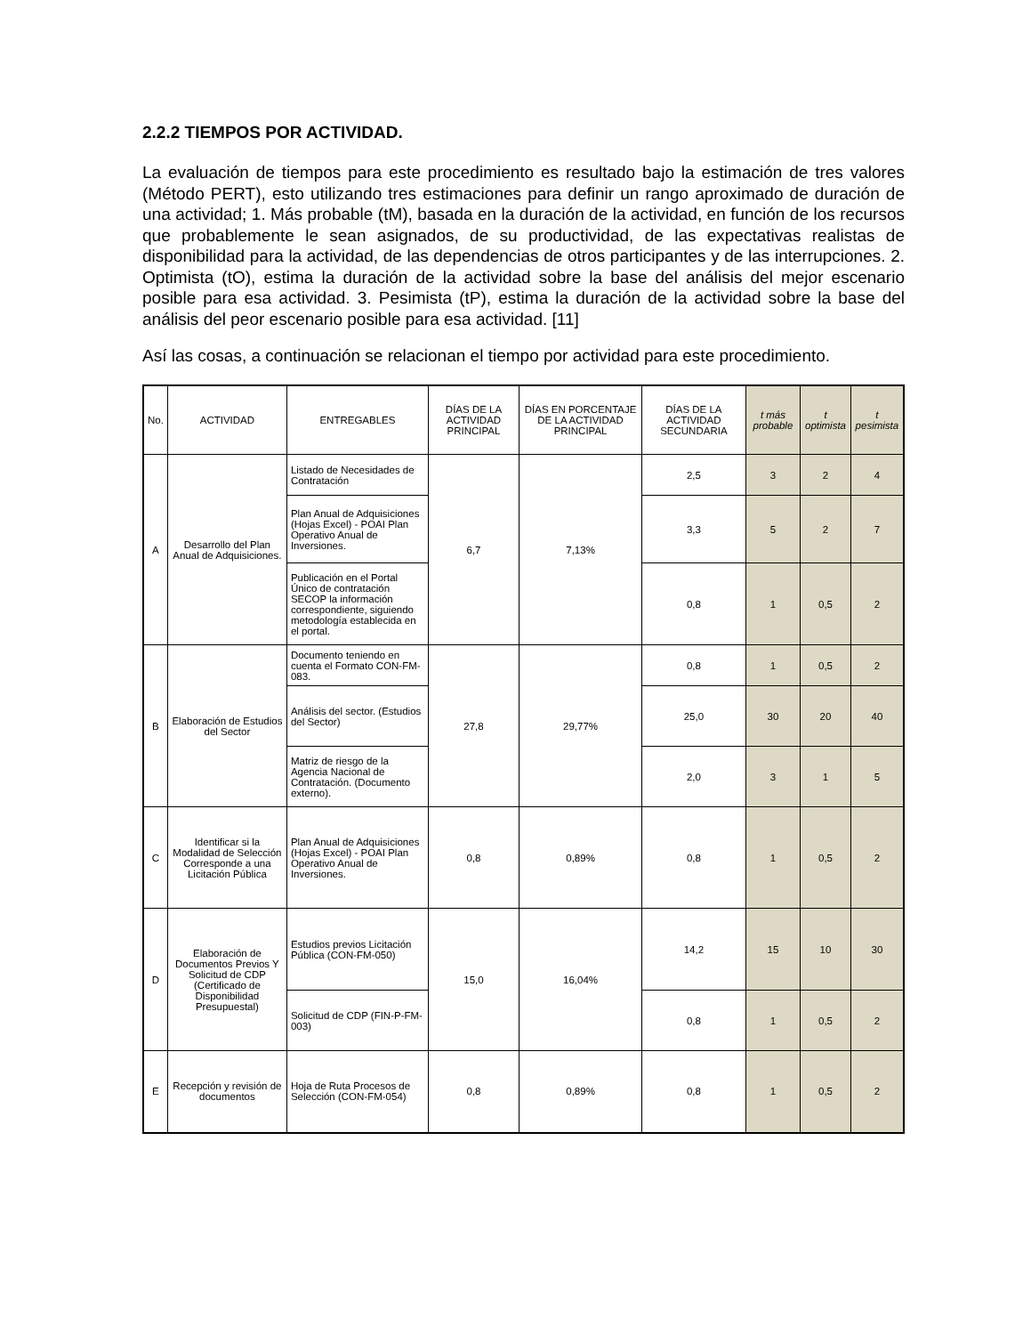2.2.2 TIEMPOS POR ACTIVIDAD.
La evaluación de tiempos para este procedimiento es resultado bajo la estimación de tres valores (Método PERT), esto utilizando tres estimaciones para definir un rango aproximado de duración de una actividad; 1. Más probable (tM), basada en la duración de la actividad, en función de los recursos que probablemente le sean asignados, de su productividad, de las expectativas realistas de disponibilidad para la actividad, de las dependencias de otros participantes y de las interrupciones. 2. Optimista (tO), estima la duración de la actividad sobre la base del análisis del mejor escenario posible para esa actividad. 3. Pesimista (tP), estima la duración de la actividad sobre la base del análisis del peor escenario posible para esa actividad. [11]
Así las cosas, a continuación se relacionan el tiempo por actividad para este procedimiento.
| No. | ACTIVIDAD | ENTREGABLES | DÍAS DE LA ACTIVIDAD PRINCIPAL | DÍAS EN PORCENTAJE DE LA ACTIVIDAD PRINCIPAL | DÍAS DE LA ACTIVIDAD SECUNDARIA | t más probable | t optimista | t pesimista |
| --- | --- | --- | --- | --- | --- | --- | --- | --- |
| A | Desarrollo del Plan Anual de Adquisiciones. | Listado de Necesidades de Contratación | 6,7 | 7,13% | 2,5 | 3 | 2 | 4 |
| | | Plan Anual de Adquisiciones (Hojas Excel) - POAI Plan Operativo Anual de Inversiones. | | | 3,3 | 5 | 2 | 7 |
| | | Publicación en el Portal Único de contratación SECOP la información correspondiente, siguiendo metodología establecida en el portal. | | | 0,8 | 1 | 0,5 | 2 |
| B | Elaboración de Estudios del Sector | Documento teniendo en cuenta el Formato CON-FM-083. | 27,8 | 29,77% | 0,8 | 1 | 0,5 | 2 |
| | | Análisis del sector. (Estudios del Sector) | | | 25,0 | 30 | 20 | 40 |
| | | Matriz de riesgo de la Agencia Nacional de Contratación. (Documento externo). | | | 2,0 | 3 | 1 | 5 |
| C | Identificar si la Modalidad de Selección Corresponde a una Licitación Pública | Plan Anual de Adquisiciones (Hojas Excel) - POAI Plan Operativo Anual de Inversiones. | 0,8 | 0,89% | 0,8 | 1 | 0,5 | 2 |
| D | Elaboración de Documentos Previos Y Solicitud de CDP (Certificado de Disponibilidad Presupuestal) | Estudios previos Licitación Pública (CON-FM-050) | 15,0 | 16,04% | 14,2 | 15 | 10 | 30 |
| | | Solicitud de CDP (FIN-P-FM-003) | | | 0,8 | 1 | 0,5 | 2 |
| E | Recepción y revisión de documentos | Hoja de Ruta Procesos de Selección (CON-FM-054) | 0,8 | 0,89% | 0,8 | 1 | 0,5 | 2 |